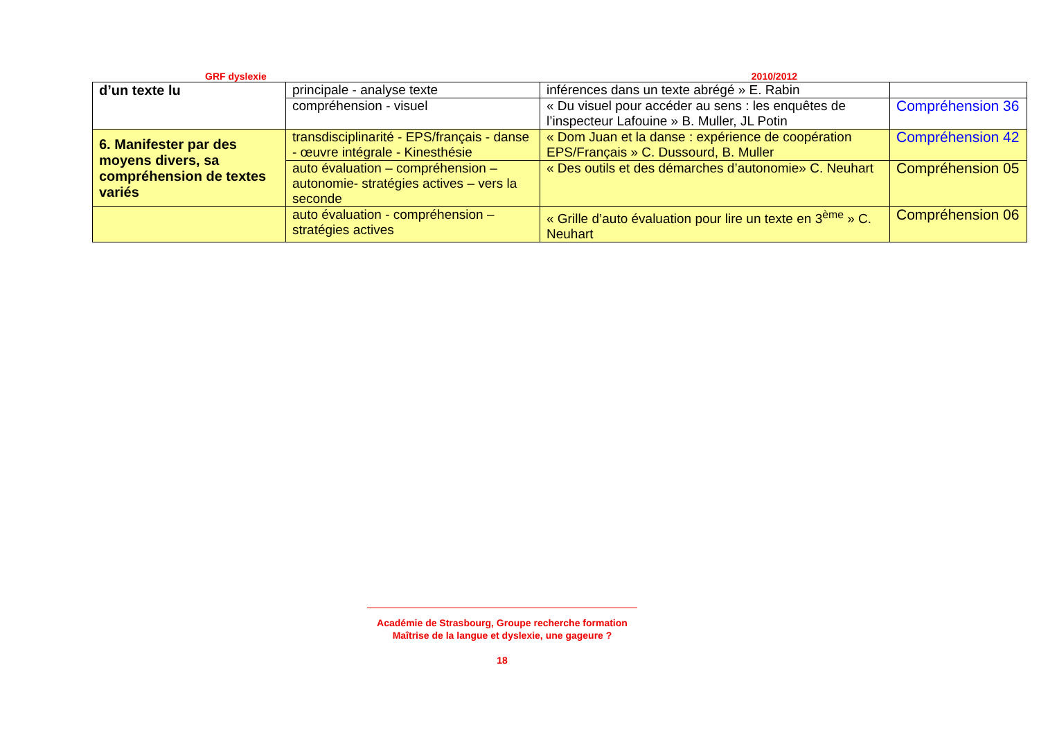GRF dyslexie 2010/2012
| d’un texte lu | principale - analyse texte | inférences dans un texte abrégé » E. Rabin | |
| | compréhension - visuel | « Du visuel pour accéder au sens : les enquêtes de l’inspecteur Lafouine » B. Muller, JL Potin | Compréhension 36 |
| 6. Manifester par des moyens divers, sa compréhension de textes variés | transdisciplinarité - EPS/français - danse - œuvre intégrale - Kinesthésie | « Dom Juan et la danse : expérience de coopération EPS/Français » C. Dussourd, B. Muller | Compréhension 42 |
| | auto évaluation – compréhension – autonomie- stratégies actives – vers la seconde | « Des outils et des démarches d’autonomie» C. Neuhart | Compréhension 05 |
| | auto évaluation - compréhension – stratégies actives | « Grille d’auto évaluation pour lire un texte en 3<sup>ème</sup> » C. Neuhart | Compréhension 06 |
Académie de Strasbourg, Groupe recherche formation
Maîtrise de la langue et dyslexie, une gageure ?
18